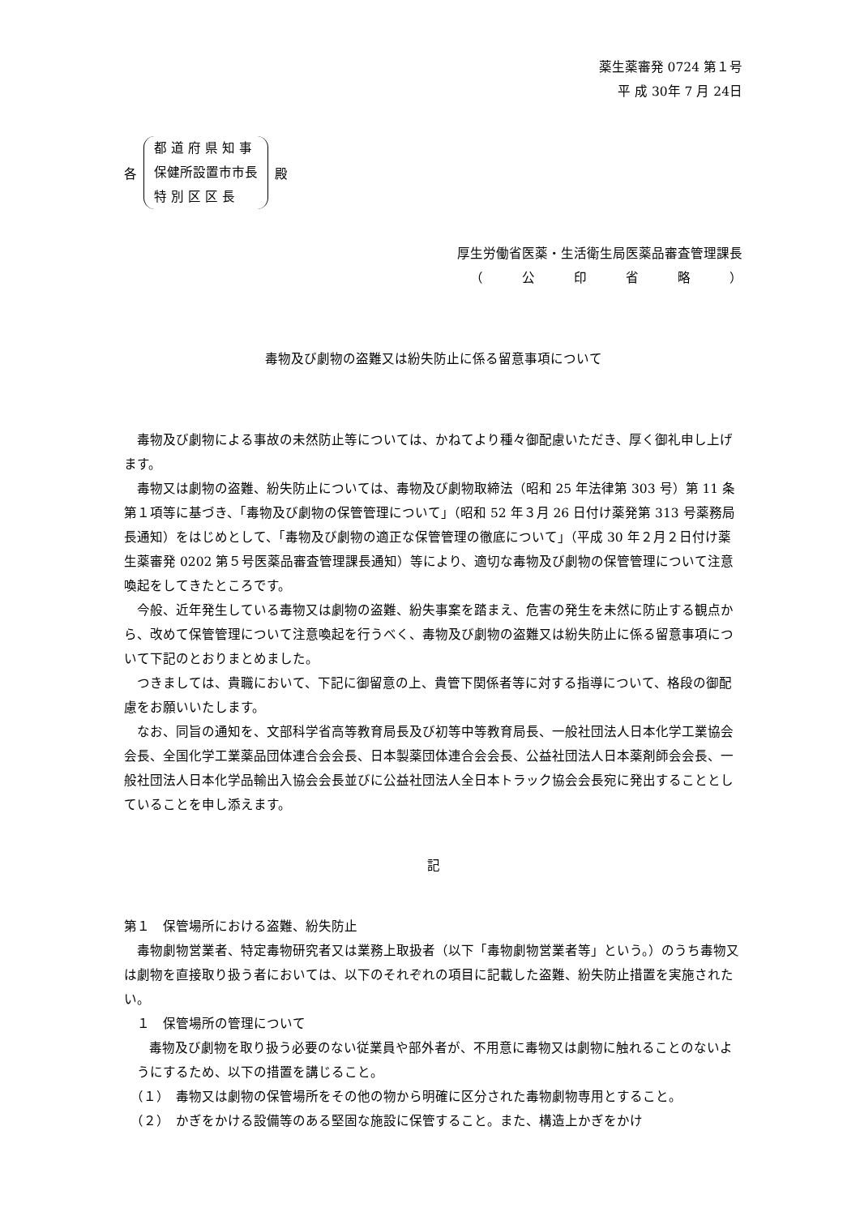薬生薬審発 0724 第１号
平 成 30年 7 月 24日
各
都 道 府 県 知 事
保健所設置市市長
特 別 区 区 長
殿
厚生労働省医薬・生活衛生局医薬品審査管理課長
（　　　公　　　印　　　省　　　略　　　）
毒物及び劇物の盗難又は紛失防止に係る留意事項について
毒物及び劇物による事故の未然防止等については、かねてより種々御配慮いただき、厚く御礼申し上げます。
毒物又は劇物の盗難、紛失防止については、毒物及び劇物取締法（昭和 25 年法律第 303 号）第 11 条第１項等に基づき、「毒物及び劇物の保管管理について」（昭和 52 年３月 26 日付け薬発第 313 号薬務局長通知）をはじめとして、「毒物及び劇物の適正な保管管理の徹底について」（平成 30 年２月２日付け薬生薬審発 0202 第５号医薬品審査管理課長通知）等により、適切な毒物及び劇物の保管管理について注意喚起をしてきたところです。
今般、近年発生している毒物又は劇物の盗難、紛失事案を踏まえ、危害の発生を未然に防止する観点から、改めて保管管理について注意喚起を行うべく、毒物及び劇物の盗難又は紛失防止に係る留意事項について下記のとおりまとめました。
つきましては、貴職において、下記に御留意の上、貴管下関係者等に対する指導について、格段の御配慮をお願いいたします。
なお、同旨の通知を、文部科学省高等教育局長及び初等中等教育局長、一般社団法人日本化学工業協会会長、全国化学工業薬品団体連合会会長、日本製薬団体連合会会長、公益社団法人日本薬剤師会会長、一般社団法人日本化学品輸出入協会会長並びに公益社団法人全日本トラック協会会長宛に発出することとしていることを申し添えます。
記
第１　保管場所における盗難、紛失防止
毒物劇物営業者、特定毒物研究者又は業務上取扱者（以下「毒物劇物営業者等」という。）のうち毒物又は劇物を直接取り扱う者においては、以下のそれぞれの項目に記載した盗難、紛失防止措置を実施されたい。
１　保管場所の管理について
毒物及び劇物を取り扱う必要のない従業員や部外者が、不用意に毒物又は劇物に触れることのないようにするため、以下の措置を講じること。
（１）　毒物又は劇物の保管場所をその他の物から明確に区分された毒物劇物専用とすること。
（２）　かぎをかける設備等のある堅固な施設に保管すること。また、構造上かぎをかけ